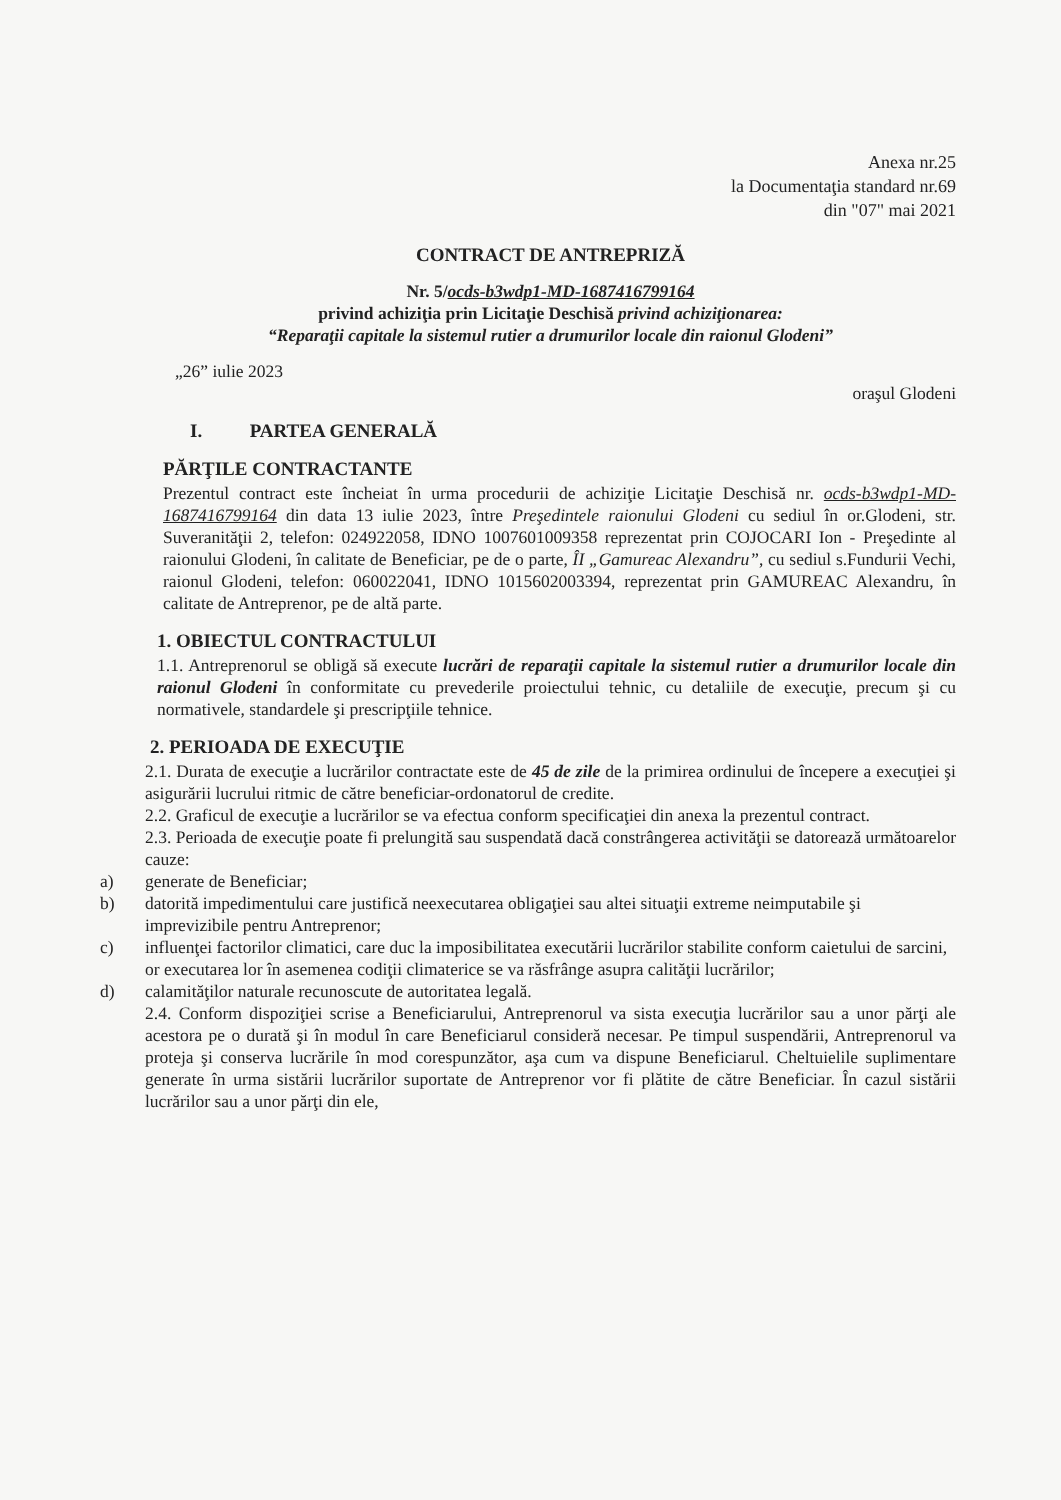Anexa nr.25
la Documentaţia standard nr.69
din "07" mai 2021
CONTRACT DE ANTREPRIZĂ
Nr. 5/ocds-b3wdp1-MD-1687416799164
privind achiziţia prin Licitaţie Deschisă privind achiziţionarea:
“Reparaţii capitale la sistemul rutier a drumurilor locale din raionul Glodeni”
„26” iulie 2023
oraşul Glodeni
I. PARTEA GENERALĂ
PĂRŢILE CONTRACTANTE
Prezentul contract este încheiat în urma procedurii de achiziţie Licitaţie Deschisă nr. ocds-b3wdp1-MD-1687416799164 din data 13 iulie 2023, între Preşedintele raionului Glodeni cu sediul în or.Glodeni, str. Suveranităţii 2, telefon: 024922058, IDNO 1007601009358 reprezentat prin COJOCARI Ion - Preşedinte al raionului Glodeni, în calitate de Beneficiar, pe de o parte, ÎI „Gamureac Alexandru”, cu sediul s.Fundurii Vechi, raionul Glodeni, telefon: 060022041, IDNO 1015602003394, reprezentat prin GAMUREAC Alexandru, în calitate de Antreprenor, pe de altă parte.
1. OBIECTUL CONTRACTULUI
1.1. Antreprenorul se obligă să execute lucrări de reparaţii capitale la sistemul rutier a drumurilor locale din raionul Glodeni în conformitate cu prevederile proiectului tehnic, cu detaliile de execuţie, precum şi cu normativele, standardele şi prescripţiile tehnice.
2. PERIOADA DE EXECUŢIE
2.1. Durata de execuţie a lucrărilor contractate este de 45 de zile de la primirea ordinului de începere a execuţiei şi asigurării lucrului ritmic de către beneficiar-ordonatorul de credite.
2.2. Graficul de execuţie a lucrărilor se va efectua conform specificaţiei din anexa la prezentul contract.
2.3. Perioada de execuţie poate fi prelungită sau suspendată dacă constrângerea activităţii se datorează următoarelor cauze:
a) generate de Beneficiar;
b) datorită impedimentului care justifică neexecutarea obligaţiei sau altei situaţii extreme neimputabile şi imprevizibile pentru Antreprenor;
c) influenţei factorilor climatici, care duc la imposibilitatea executării lucrărilor stabilite conform caietului de sarcini, or executarea lor în asemenea codiţii climaterice se va răsfrânge asupra calităţii lucrărilor;
d) calamităţilor naturale recunoscute de autoritatea legală.
2.4. Conform dispoziţiei scrise a Beneficiarului, Antreprenorul va sista execuţia lucrărilor sau a unor părţi ale acestora pe o durată şi în modul în care Beneficiarul consideră necesar. Pe timpul suspendării, Antreprenorul va proteja şi conserva lucrările în mod corespunzător, aşa cum va dispune Beneficiarul. Cheltuielile suplimentare generate în urma sistării lucrărilor suportate de Antreprenor vor fi plătite de către Beneficiar. În cazul sistării lucrărilor sau a unor părţi din ele,